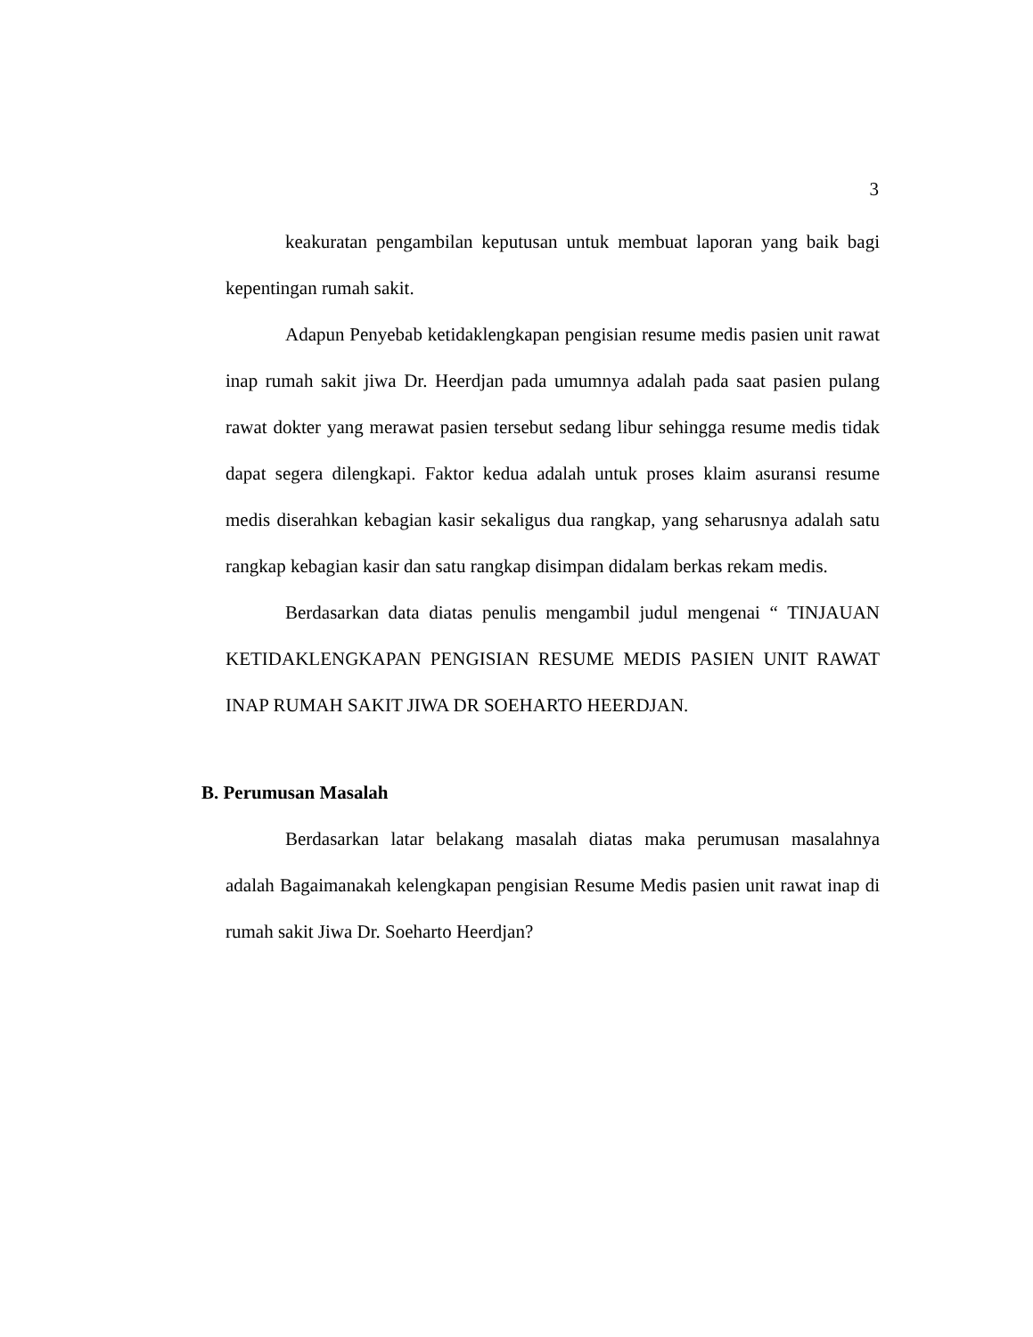3
keakuratan pengambilan keputusan untuk membuat laporan yang baik bagi kepentingan rumah sakit.
Adapun Penyebab ketidaklengkapan pengisian resume medis pasien unit rawat inap rumah sakit jiwa Dr. Heerdjan pada umumnya adalah pada saat pasien pulang rawat dokter yang merawat pasien tersebut sedang libur sehingga resume medis tidak dapat segera dilengkapi. Faktor kedua adalah untuk proses klaim asuransi resume medis diserahkan kebagian kasir sekaligus dua rangkap, yang seharusnya adalah satu rangkap kebagian kasir dan satu rangkap disimpan didalam berkas rekam medis.
Berdasarkan data diatas penulis mengambil judul mengenai “ TINJAUAN KETIDAKLENGKAPAN PENGISIAN RESUME MEDIS PASIEN UNIT RAWAT INAP RUMAH SAKIT JIWA DR SOEHARTO HEERDJAN.
B. Perumusan Masalah
Berdasarkan latar belakang masalah diatas maka perumusan masalahnya adalah Bagaimanakah kelengkapan pengisian Resume Medis pasien unit rawat inap di rumah sakit Jiwa Dr. Soeharto Heerdjan?